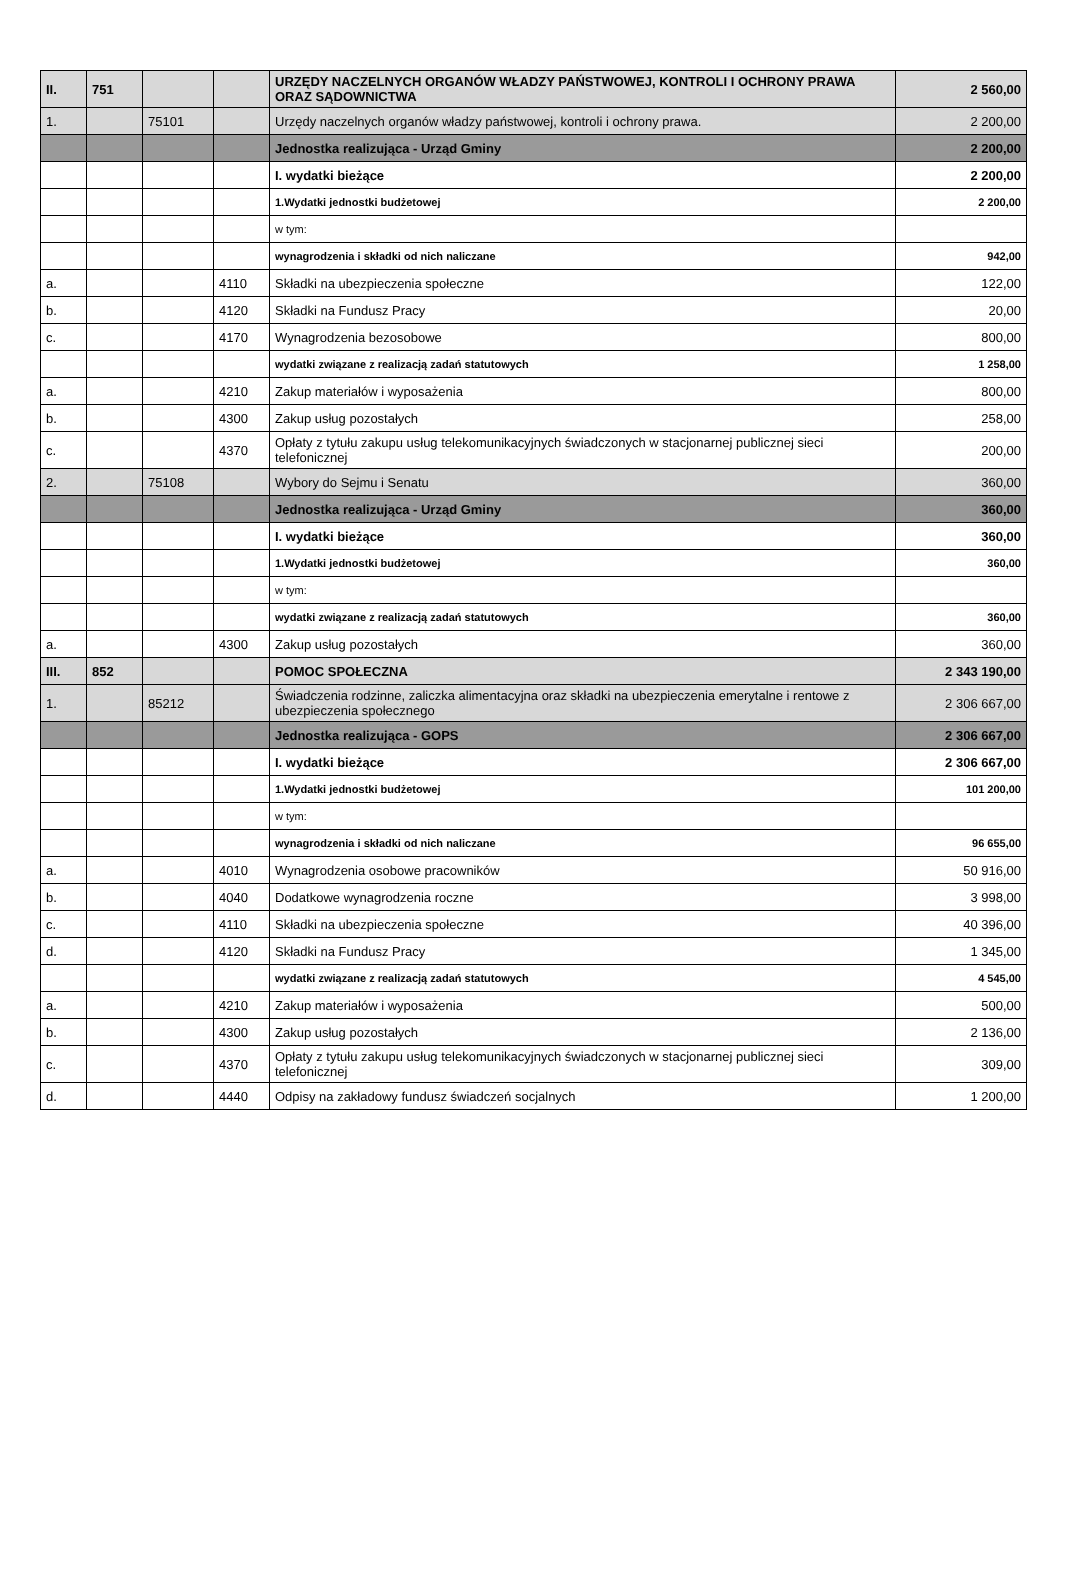| II. | 751 | | | URZĘDY NACZELNYCH ORGANÓW WŁADZY PAŃSTWOWEJ, KONTROLI I OCHRONY PRAWA ORAZ SĄDOWNICTWA | 2 560,00 |
| 1. | | 75101 | | Urzędy naczelnych organów władzy państwowej, kontroli i ochrony prawa. | 2 200,00 |
| | | | | Jednostka realizująca - Urząd Gminy | 2 200,00 |
| | | | | I. wydatki bieżące | 2 200,00 |
| | | | | 1.Wydatki jednostki budżetowej | 2 200,00 |
| | | | | w tym: | |
| | | | | wynagrodzenia i składki od nich naliczane | 942,00 |
| a. | | | 4110 | Składki na ubezpieczenia społeczne | 122,00 |
| b. | | | 4120 | Składki na Fundusz Pracy | 20,00 |
| c. | | | 4170 | Wynagrodzenia bezosobowe | 800,00 |
| | | | | wydatki związane z realizacją zadań statutowych | 1 258,00 |
| a. | | | 4210 | Zakup materiałów i wyposażenia | 800,00 |
| b. | | | 4300 | Zakup usług pozostałych | 258,00 |
| c. | | | 4370 | Opłaty z tytułu zakupu usług telekomunikacyjnych świadczonych w stacjonarnej publicznej sieci telefonicznej | 200,00 |
| 2. | | 75108 | | Wybory do Sejmu i Senatu | 360,00 |
| | | | | Jednostka realizująca - Urząd Gminy | 360,00 |
| | | | | I. wydatki bieżące | 360,00 |
| | | | | 1.Wydatki jednostki budżetowej | 360,00 |
| | | | | w tym: | |
| | | | | wydatki związane z realizacją zadań statutowych | 360,00 |
| a. | | | 4300 | Zakup usług pozostałych | 360,00 |
| III. | 852 | | | POMOC SPOŁECZNA | 2 343 190,00 |
| 1. | | 85212 | | Świadczenia rodzinne, zaliczka alimentacyjna oraz składki na ubezpieczenia emerytalne i rentowe z ubezpieczenia społecznego | 2 306 667,00 |
| | | | | Jednostka realizująca - GOPS | 2 306 667,00 |
| | | | | I. wydatki bieżące | 2 306 667,00 |
| | | | | 1.Wydatki jednostki budżetowej | 101 200,00 |
| | | | | w tym: | |
| | | | | wynagrodzenia i składki od nich naliczane | 96 655,00 |
| a. | | | 4010 | Wynagrodzenia osobowe pracowników | 50 916,00 |
| b. | | | 4040 | Dodatkowe wynagrodzenia roczne | 3 998,00 |
| c. | | | 4110 | Składki na ubezpieczenia społeczne | 40 396,00 |
| d. | | | 4120 | Składki na Fundusz Pracy | 1 345,00 |
| | | | | wydatki związane z realizacją zadań statutowych | 4 545,00 |
| a. | | | 4210 | Zakup materiałów i wyposażenia | 500,00 |
| b. | | | 4300 | Zakup usług pozostałych | 2 136,00 |
| c. | | | 4370 | Opłaty z tytułu zakupu usług telekomunikacyjnych świadczonych w stacjonarnej publicznej sieci telefonicznej | 309,00 |
| d. | | | 4440 | Odpisy na zakładowy fundusz świadczeń socjalnych | 1 200,00 |